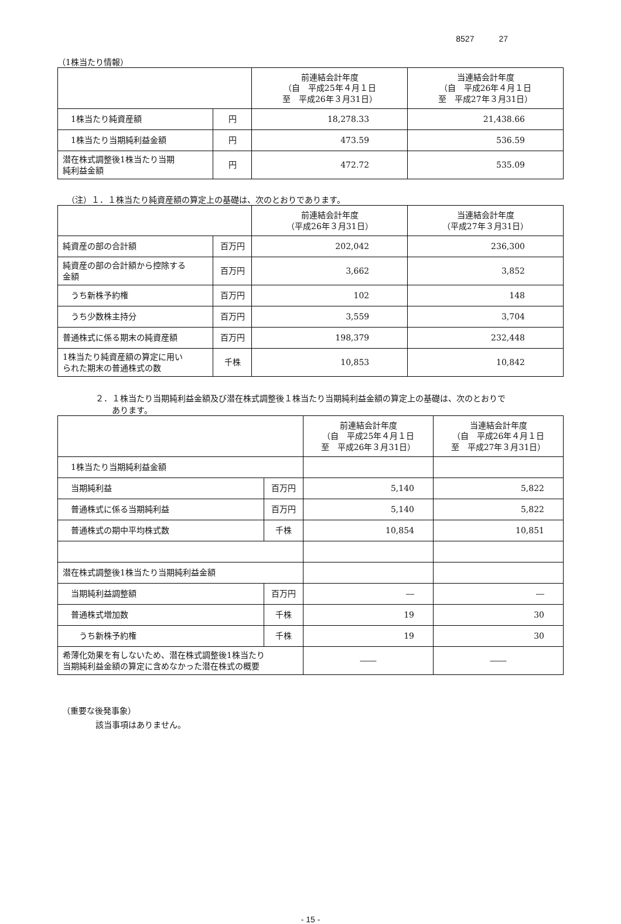8527　　　27
（1株当たり情報）
| | | 前連結会計年度 （自 平成25年４月１日 至 平成26年３月31日） | 当連結会計年度 （自 平成26年４月１日 至 平成27年３月31日） |
| --- | --- | --- | --- |
| 1株当たり純資産額 | 円 | 18,278.33 | 21,438.66 |
| 1株当たり当期純利益金額 | 円 | 473.59 | 536.59 |
| 潜在株式調整後1株当たり当期 純利益金額 | 円 | 472.72 | 535.09 |
（注）１．１株当たり純資産額の算定上の基礎は、次のとおりであります。
| | | 前連結会計年度 （平成26年３月31日） | 当連結会計年度 （平成27年３月31日） |
| --- | --- | --- | --- |
| 純資産の部の合計額 | 百万円 | 202,042 | 236,300 |
| 純資産の部の合計額から控除する 金額 | 百万円 | 3,662 | 3,852 |
| うち新株予約権 | 百万円 | 102 | 148 |
| うち少数株主持分 | 百万円 | 3,559 | 3,704 |
| 普通株式に係る期末の純資産額 | 百万円 | 198,379 | 232,448 |
| 1株当たり純資産額の算定に用い られた期末の普通株式の数 | 千株 | 10,853 | 10,842 |
２．１株当たり当期純利益金額及び潜在株式調整後１株当たり当期純利益金額の算定上の基礎は、次のとおりで
　　あります。
| | | 前連結会計年度 （自 平成25年４月１日 至 平成26年３月31日） | 当連結会計年度 （自 平成26年４月１日 至 平成27年３月31日） |
| --- | --- | --- | --- |
| 1株当たり当期純利益金額 | | | |
| 当期純利益 | 百万円 | 5,140 | 5,822 |
| 普通株式に係る当期純利益 | 百万円 | 5,140 | 5,822 |
| 普通株式の期中平均株式数 | 千株 | 10,854 | 10,851 |
| 潜在株式調整後1株当たり当期純利益金額 | | | |
| 当期純利益調整額 | 百万円 | ― | ― |
| 普通株式増加数 | 千株 | 19 | 30 |
| うち新株予約権 | 千株 | 19 | 30 |
| 希薄化効果を有しないため、潜在株式調整後1株当たり 当期純利益金額の算定に含めなかった潜在株式の概要 | | ―― | ―― |
（重要な後発事象）
該当事項はありません。
- 15 -